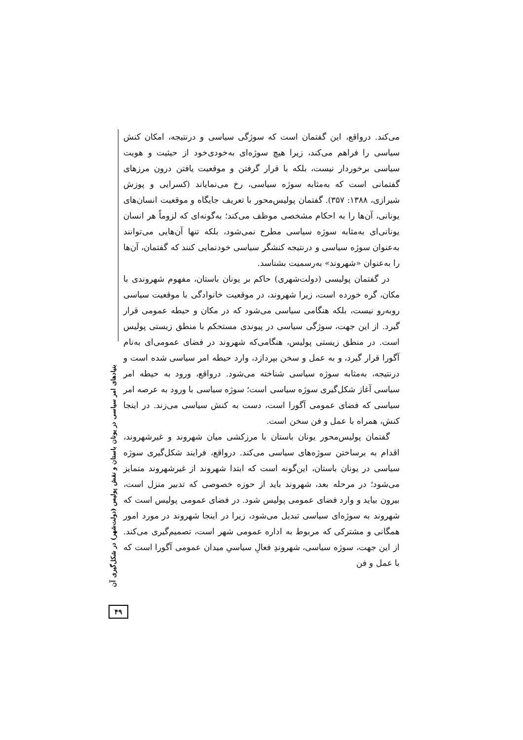می‌کند. درواقع، این گفتمان است که سوژگی سیاسی و درنتیجه، امکان کنش سیاسی را فراهم می‌کند، زیرا هیچ سوژه‌ای به‌خودی‌خود از حیثیت و هویت سیاسی برخوردار نیست، بلکه با قرار گرفتن و موقعیت یافتن درون مرزهای گفتمانی است که به‌مثابه سوژه سیاسی، رخ می‌نمایاند (کسرایی و پوزش شیرازی، ۱۳۸۸: ۳۵۷). گفتمان پولیس‌محور با تعریف جایگاه و موقعیت انسان‌های یونانی، آن‌ها را به احکام مشخصی موظف می‌کند؛ به‌گونه‌ای که لزوماً هر انسان یونانی‌ای به‌مثابه سوژه سیاسی مطرح نمی‌شود، بلکه تنها آن‌هایی می‌توانند به‌عنوان سوژه سیاسی و درنتیجه کنشگر سیاسی خودنمایی کنند که گفتمان، آن‌ها را به‌عنوان «شهروند» به‌رسمیت بشناسد.
در گفتمان پولیسی (دولت‌شهری) حاکم بر یونان باستان، مفهوم شهروندی با مکان، گره خورده است، زیرا شهروند، در موقعیت خانوادگی با موقعیت سیاسی روبه‌رو نیست، بلکه هنگامی سیاسی می‌شود که در مکان و حیطه عمومی قرار گیرد. از این جهت، سوژگی سیاسی در پیوندی مستحکم با منطق زیستی پولیس است. در منطق زیستی پولیس، هنگامی‌که شهروند در فضای عمومی‌ای به‌نام آگورا قرار گیرد، و به عمل و سخن بپردازد، وارد حیطه امر سیاسی شده است و درنتیجه، به‌مثابه سوژه سیاسی شناخته می‌شود. درواقع، ورود به حیطه امر سیاسی آغاز شکل‌گیری سوژه سیاسی است؛ سوژه سیاسی با ورود به عرصه امر سیاسی که فضای عمومی آگورا است، دست به کنش سیاسی می‌زند. در اینجا کنش، همراه با عمل و فن سخن است.
گفتمان پولیس‌محور یونان باستان با مرزکشی میان شهروند و غیرشهروند، اقدام به برساختن سوژه‌های سیاسی می‌کند. درواقع، فرایند شکل‌گیری سوژه سیاسی در یونان باستان، این‌گونه است که ابتدا شهروند از غیرشهروند متمایز می‌شود؛ در مرحله بعد، شهروند باید از حوزه خصوصی که تدبیر منزل است، بیرون بیاید و وارد فضای عمومی پولیس شود. در فضای عمومی پولیس است که شهروند به سوژه‌ای سیاسی تبدیل می‌شود، زیرا در اینجا شهروند در مورد امور همگانی و مشترکی که مربوط به اداره عمومی شهر است، تصمیم‌گیری می‌کند. از این جهت، سوژه سیاسی، شهروندِ فعالِ سیاسیِ میدان عمومی آگورا است که با عمل و فن
بنیادهای امر سیاسی در یونان باستان و نقش پولیس (دولت‌شهر) در شکل‌گیری آن
۴۹